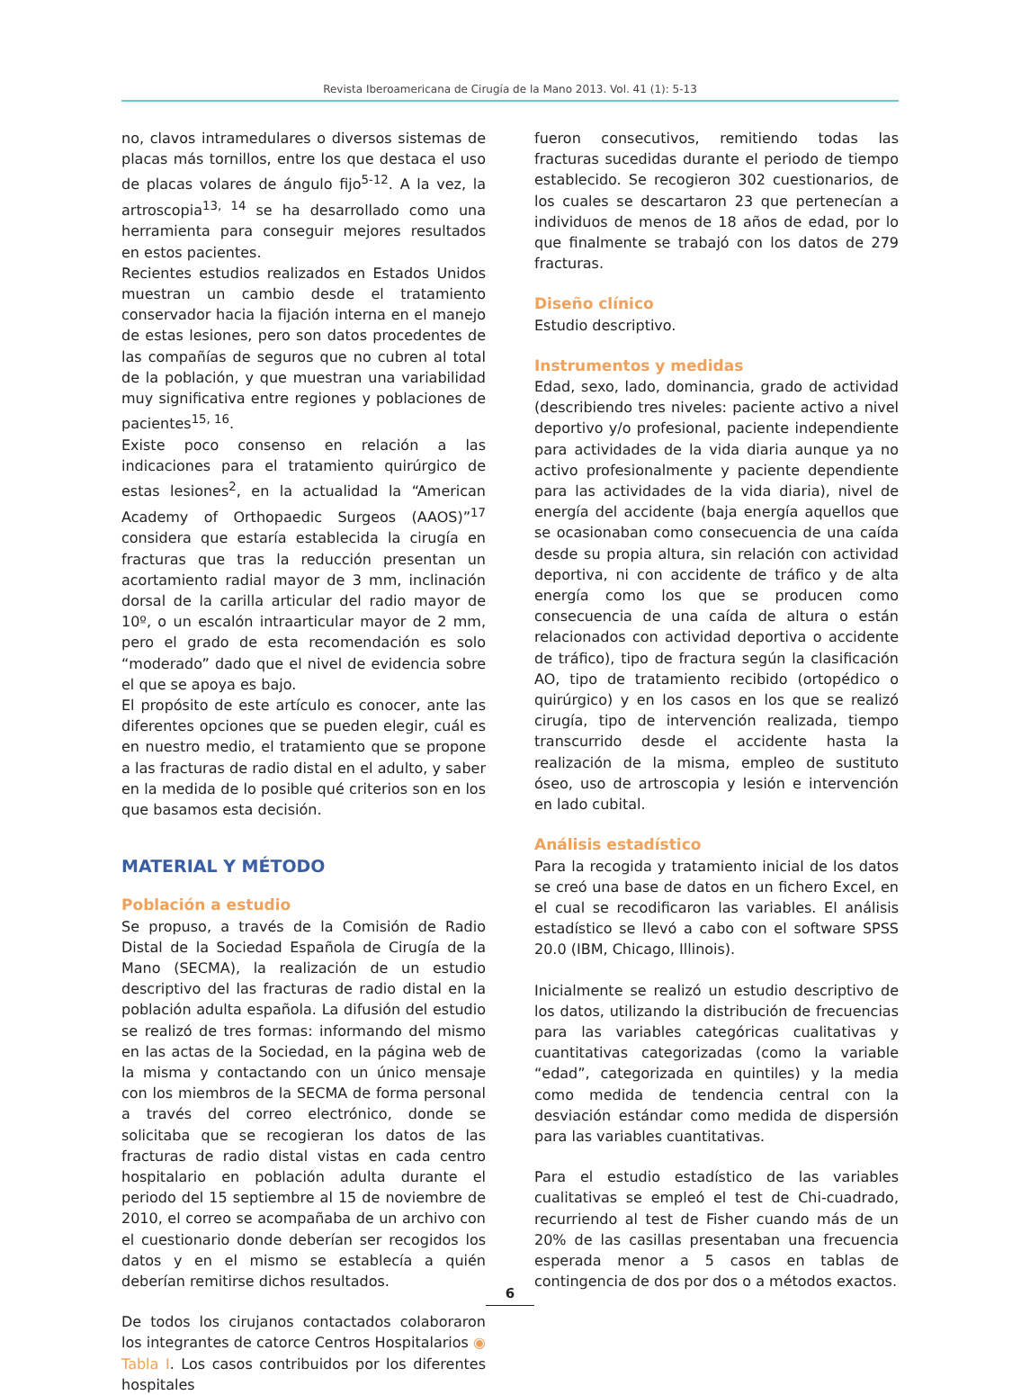Revista Iberoamericana de Cirugía de la Mano 2013. Vol. 41 (1): 5-13
no, clavos intramedulares o diversos sistemas de placas más tornillos, entre los que destaca el uso de placas volares de ángulo fijo<sup>5-12</sup>. A la vez, la artroscopia<sup>13, 14</sup> se ha desarrollado como una herramienta para conseguir mejores resultados en estos pacientes.
Recientes estudios realizados en Estados Unidos muestran un cambio desde el tratamiento conservador hacia la fijación interna en el manejo de estas lesiones, pero son datos procedentes de las compañías de seguros que no cubren al total de la población, y que muestran una variabilidad muy significativa entre regiones y poblaciones de pacientes<sup>15, 16</sup>.
Existe poco consenso en relación a las indicaciones para el tratamiento quirúrgico de estas lesiones<sup>2</sup>, en la actualidad la “American Academy of Orthopaedic Surgeos (AAOS)”<sup>17</sup> considera que estaría establecida la cirugía en fracturas que tras la reducción presentan un acortamiento radial mayor de 3 mm, inclinación dorsal de la carilla articular del radio mayor de 10º, o un escalón intraarticular mayor de 2 mm, pero el grado de esta recomendación es solo “moderado” dado que el nivel de evidencia sobre el que se apoya es bajo.
El propósito de este artículo es conocer, ante las diferentes opciones que se pueden elegir, cuál es en nuestro medio, el tratamiento que se propone a las fracturas de radio distal en el adulto, y saber en la medida de lo posible qué criterios son en los que basamos esta decisión.
MATERIAL Y MÉTODO
Población a estudio
Se propuso, a través de la Comisión de Radio Distal de la Sociedad Española de Cirugía de la Mano (SECMA), la realización de un estudio descriptivo del las fracturas de radio distal en la población adulta española. La difusión del estudio se realizó de tres formas: informando del mismo en las actas de la Sociedad, en la página web de la misma y contactando con un único mensaje con los miembros de la SECMA de forma personal a través del correo electrónico, donde se solicitaba que se recogieran los datos de las fracturas de radio distal vistas en cada centro hospitalario en población adulta durante el periodo del 15 septiembre al 15 de noviembre de 2010, el correo se acompañaba de un archivo con el cuestionario donde deberían ser recogidos los datos y en el mismo se establecía a quién deberían remitirse dichos resultados.
De todos los cirujanos contactados colaboraron los integrantes de catorce Centros Hospitalarios ◉ Tabla I. Los casos contribuidos por los diferentes hospitales
fueron consecutivos, remitiendo todas las fracturas sucedidas durante el periodo de tiempo establecido. Se recogieron 302 cuestionarios, de los cuales se descartaron 23 que pertenecían a individuos de menos de 18 años de edad, por lo que finalmente se trabajó con los datos de 279 fracturas.
Diseño clínico
Estudio descriptivo.
Instrumentos y medidas
Edad, sexo, lado, dominancia, grado de actividad (describiendo tres niveles: paciente activo a nivel deportivo y/o profesional, paciente independiente para actividades de la vida diaria aunque ya no activo profesionalmente y paciente dependiente para las actividades de la vida diaria), nivel de energía del accidente (baja energía aquellos que se ocasionaban como consecuencia de una caída desde su propia altura, sin relación con actividad deportiva, ni con accidente de tráfico y de alta energía como los que se producen como consecuencia de una caída de altura o están relacionados con actividad deportiva o accidente de tráfico), tipo de fractura según la clasificación AO, tipo de tratamiento recibido (ortopédico o quirúrgico) y en los casos en los que se realizó cirugía, tipo de intervención realizada, tiempo transcurrido desde el accidente hasta la realización de la misma, empleo de sustituto óseo, uso de artroscopia y lesión e intervención en lado cubital.
Análisis estadístico
Para la recogida y tratamiento inicial de los datos se creó una base de datos en un fichero Excel, en el cual se recodificaron las variables. El análisis estadístico se llevó a cabo con el software SPSS 20.0 (IBM, Chicago, Illinois).
Inicialmente se realizó un estudio descriptivo de los datos, utilizando la distribución de frecuencias para las variables categóricas cualitativas y cuantitativas categorizadas (como la variable “edad”, categorizada en quintiles) y la media como medida de tendencia central con la desviación estándar como medida de dispersión para las variables cuantitativas.
Para el estudio estadístico de las variables cualitativas se empleó el test de Chi-cuadrado, recurriendo al test de Fisher cuando más de un 20% de las casillas presentaban una frecuencia esperada menor a 5 casos en tablas de contingencia de dos por dos o a métodos exactos.
6